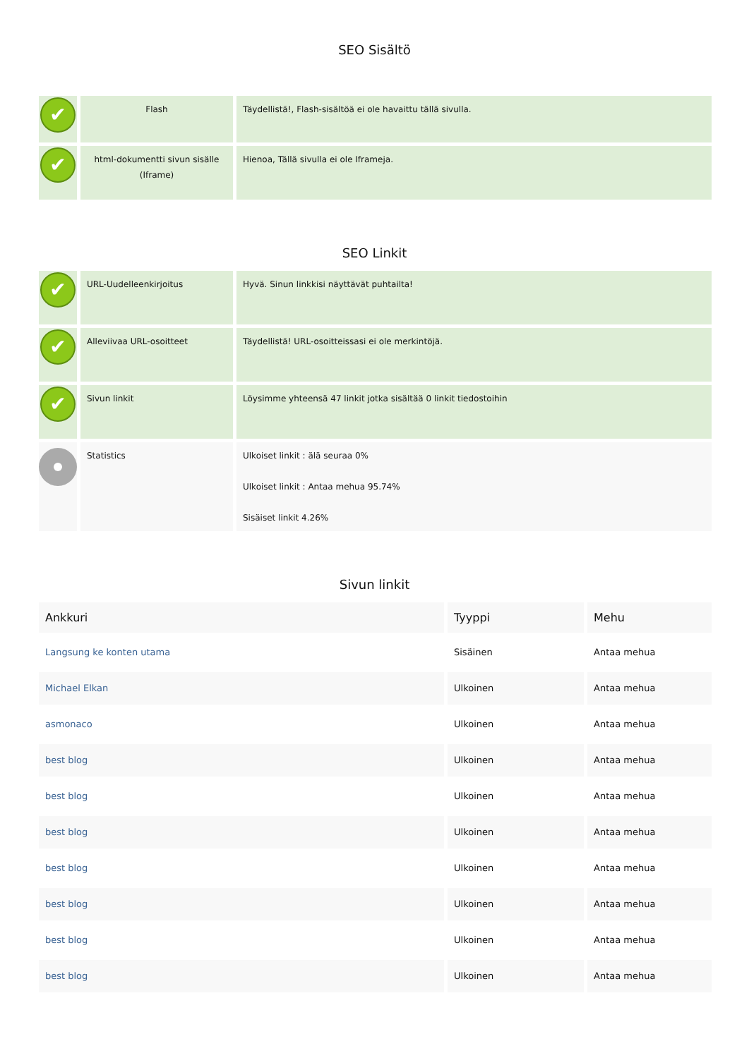SEO Sisältö
| ✔ | Flash | Täydellistä!, Flash-sisältöä ei ole havaittu tällä sivulla. |
| ✔ | html-dokumentti sivun sisälle (Iframe) | Hienoa, Tällä sivulla ei ole Iframeja. |
SEO Linkit
| ✔ | URL-Uudelleenkirjoitus | Hyvä. Sinun linkkisi näyttävät puhtailta! |
| ✔ | Alleviivaa URL-osoitteet | Täydellistä! URL-osoitteissasi ei ole merkintöjä. |
| ✔ | Sivun linkit | Löysimme yhteensä 47 linkit jotka sisältää 0 linkit tiedostoihin |
| | Statistics | Ulkoiset linkit : älä seuraa 0% Ulkoiset linkit : Antaa mehua 95.74% Sisäiset linkit 4.26% |
Sivun linkit
| Ankkuri | Tyyppi | Mehu |
| --- | --- | --- |
| Langsung ke konten utama | Sisäinen | Antaa mehua |
| Michael Elkan | Ulkoinen | Antaa mehua |
| asmonaco | Ulkoinen | Antaa mehua |
| best blog | Ulkoinen | Antaa mehua |
| best blog | Ulkoinen | Antaa mehua |
| best blog | Ulkoinen | Antaa mehua |
| best blog | Ulkoinen | Antaa mehua |
| best blog | Ulkoinen | Antaa mehua |
| best blog | Ulkoinen | Antaa mehua |
| best blog | Ulkoinen | Antaa mehua |